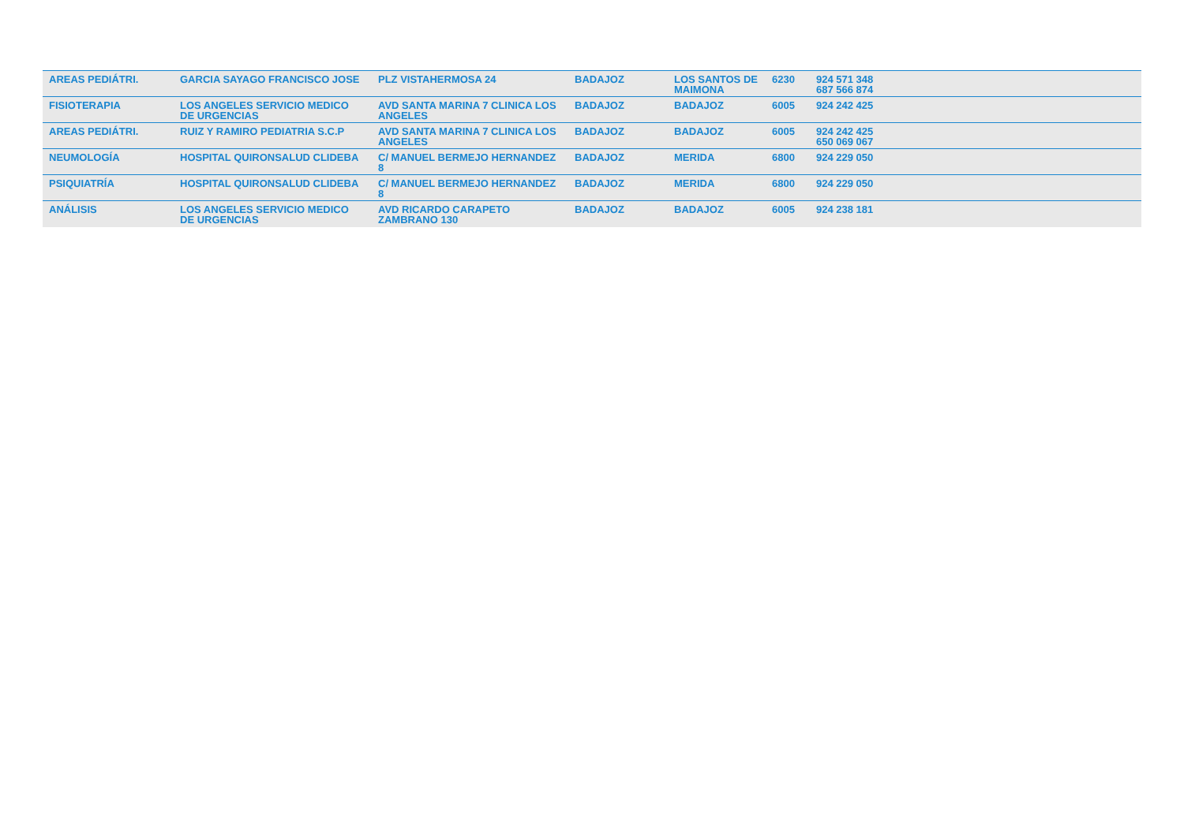| AREAS PEDIÁTRI. | GARCIA SAYAGO FRANCISCO JOSE | PLZ VISTAHERMOSA 24 | BADAJOZ | LOS SANTOS DE MAIMONA | 6230 | 924 571 348 687 566 874 |
| FISIOTERAPIA | LOS ANGELES SERVICIO MEDICO DE URGENCIAS | AVD SANTA MARINA 7 CLINICA LOS ANGELES | BADAJOZ | BADAJOZ | 6005 | 924 242 425 |
| AREAS PEDIÁTRI. | RUIZ Y RAMIRO PEDIATRIA S.C.P | AVD SANTA MARINA 7 CLINICA LOS ANGELES | BADAJOZ | BADAJOZ | 6005 | 924 242 425 650 069 067 |
| NEUMOLOGÍA | HOSPITAL QUIRONSALUD CLIDEBA | C/ MANUEL BERMEJO HERNANDEZ 8 | BADAJOZ | MERIDA | 6800 | 924 229 050 |
| PSIQUIATRÍA | HOSPITAL QUIRONSALUD CLIDEBA | C/ MANUEL BERMEJO HERNANDEZ 8 | BADAJOZ | MERIDA | 6800 | 924 229 050 |
| ANÁLISIS | LOS ANGELES SERVICIO MEDICO DE URGENCIAS | AVD RICARDO CARAPETO ZAMBRANO 130 | BADAJOZ | BADAJOZ | 6005 | 924 238 181 |